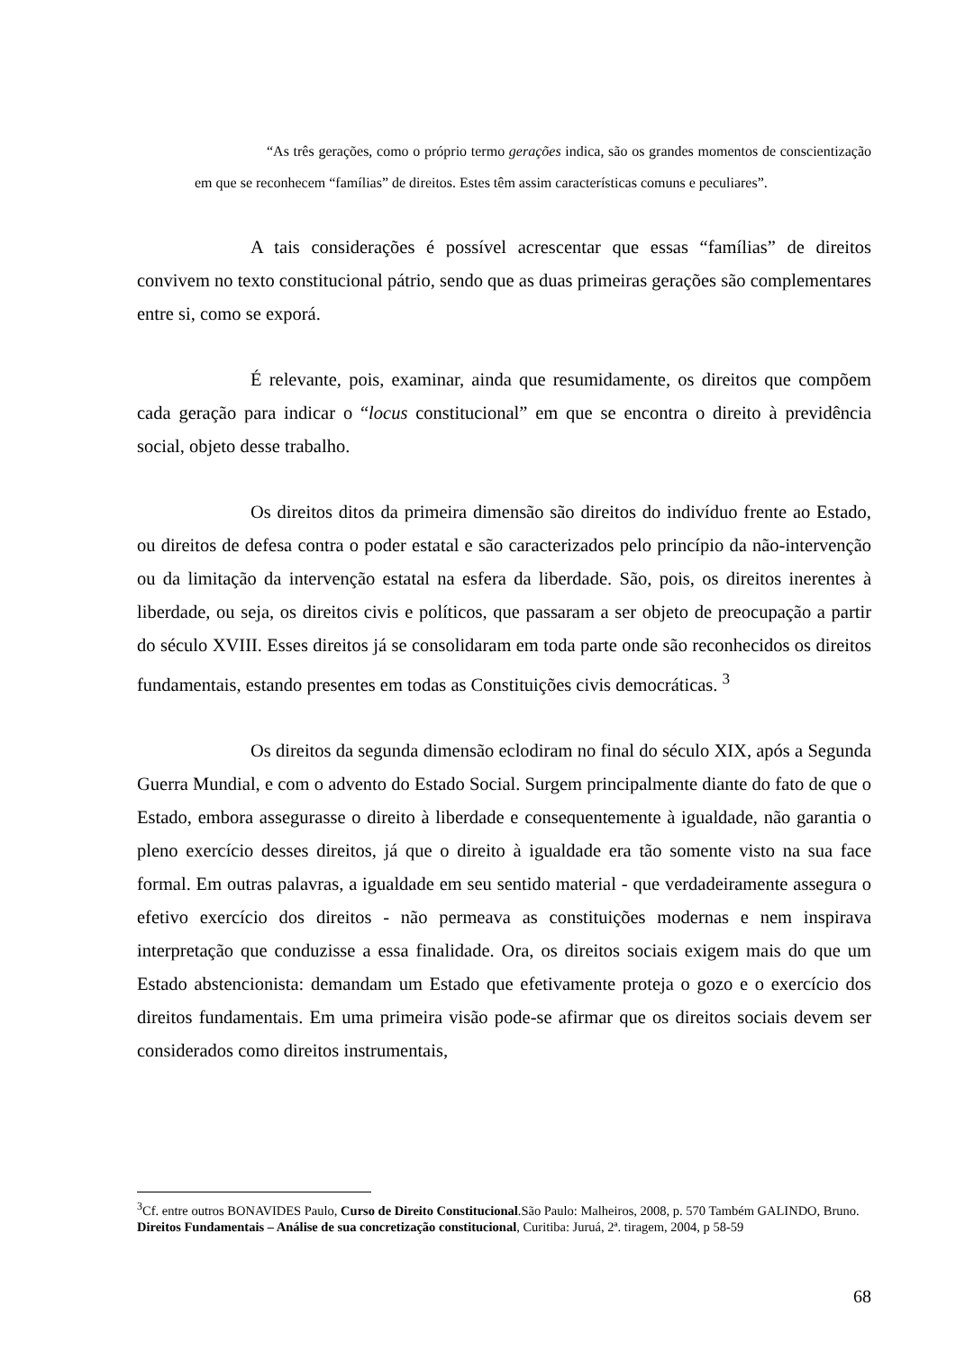“As três gerações, como o próprio termo gerações indica, são os grandes momentos de conscientização em que se reconhecem “famílias” de direitos. Estes têm assim características comuns e peculiares”.
A tais considerações é possível acrescentar que essas “famílias” de direitos convivem no texto constitucional pátrio, sendo que as duas primeiras gerações são complementares entre si, como se exporá.
É relevante, pois, examinar, ainda que resumidamente, os direitos que compõem cada geração para indicar o “locus constitucional” em que se encontra o direito à previdência social, objeto desse trabalho.
Os direitos ditos da primeira dimensão são direitos do indivíduo frente ao Estado, ou direitos de defesa contra o poder estatal e são caracterizados pelo princípio da não-intervenção ou da limitação da intervenção estatal na esfera da liberdade. São, pois, os direitos inerentes à liberdade, ou seja, os direitos civis e políticos, que passaram a ser objeto de preocupação a partir do século XVIII. Esses direitos já se consolidaram em toda parte onde são reconhecidos os direitos fundamentais, estando presentes em todas as Constituições civis democráticas. <sup>3</sup>
Os direitos da segunda dimensão eclodiram no final do século XIX, após a Segunda Guerra Mundial, e com o advento do Estado Social. Surgem principalmente diante do fato de que o Estado, embora assegurasse o direito à liberdade e consequentemente à igualdade, não garantia o pleno exercício desses direitos, já que o direito à igualdade era tão somente visto na sua face formal. Em outras palavras, a igualdade em seu sentido material - que verdadeiramente assegura o efetivo exercício dos direitos - não permeava as constituições modernas e nem inspirava interpretação que conduzisse a essa finalidade. Ora, os direitos sociais exigem mais do que um Estado abstencionista: demandam um Estado que efetivamente proteja o gozo e o exercício dos direitos fundamentais. Em uma primeira visão pode-se afirmar que os direitos sociais devem ser considerados como direitos instrumentais,
<sup>3</sup> Cf. entre outros BONAVIDES Paulo, Curso de Direito Constitucional.São Paulo: Malheiros, 2008, p. 570 Também GALINDO, Bruno. Direitos Fundamentais – Análise de sua concretização constitucional, Curitiba: Juruá, 2ª. tiragem, 2004, p 58-59
68